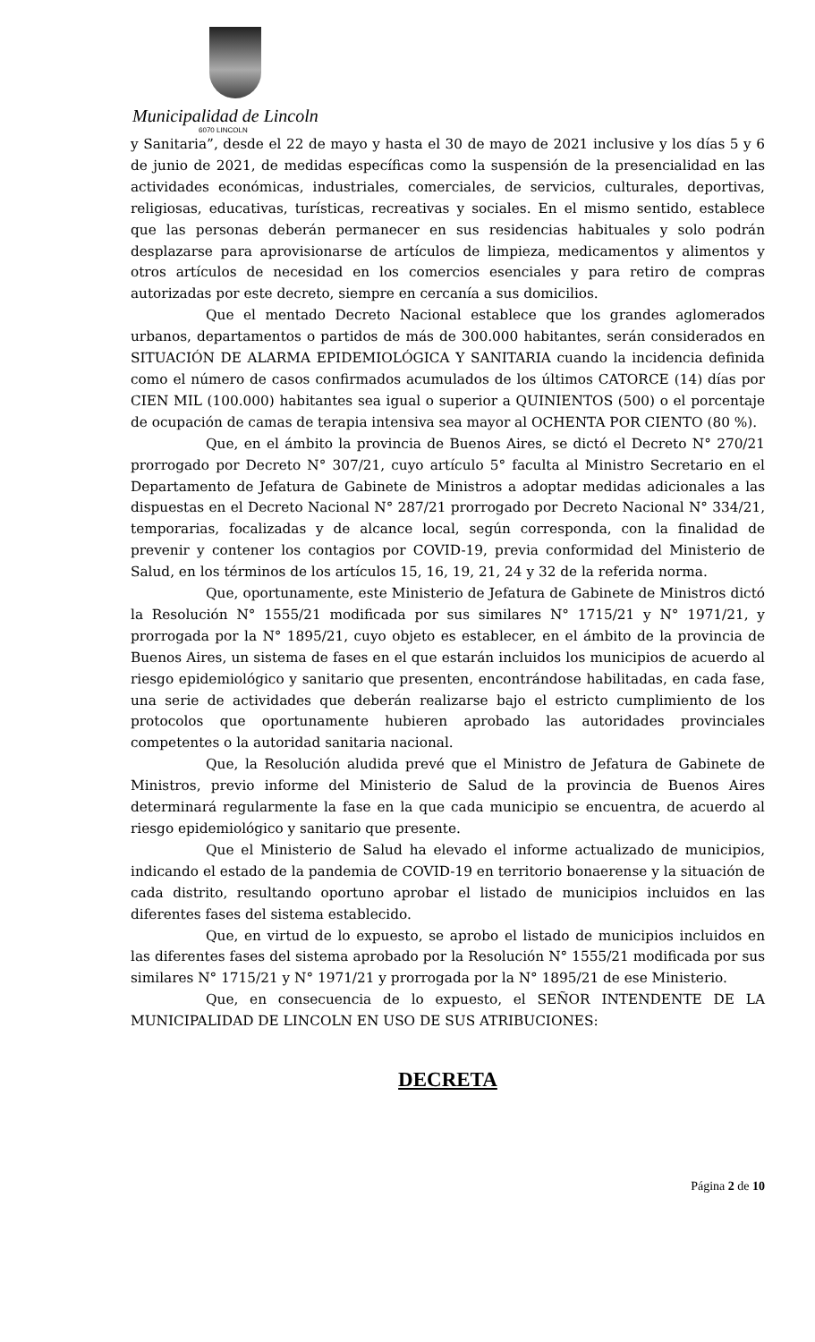Municipalidad de Lincoln
6070 LINCOLN
y Sanitaria”, desde el 22 de mayo y hasta el 30 de mayo de 2021 inclusive y los días 5 y 6 de junio de 2021, de medidas específicas como la suspensión de la presencialidad en las actividades económicas, industriales, comerciales, de servicios, culturales, deportivas, religiosas, educativas, turísticas, recreativas y sociales. En el mismo sentido, establece que las personas deberán permanecer en sus residencias habituales y solo podrán desplazarse para aprovisionarse de artículos de limpieza, medicamentos y alimentos y otros artículos de necesidad en los comercios esenciales y para retiro de compras autorizadas por este decreto, siempre en cercanía a sus domicilios.
Que el mentado Decreto Nacional establece que los grandes aglomerados urbanos, departamentos o partidos de más de 300.000 habitantes, serán considerados en SITUACIÓN DE ALARMA EPIDEMIOLÓGICA Y SANITARIA cuando la incidencia definida como el número de casos confirmados acumulados de los últimos CATORCE (14) días por CIEN MIL (100.000) habitantes sea igual o superior a QUINIENTOS (500) o el porcentaje de ocupación de camas de terapia intensiva sea mayor al OCHENTA POR CIENTO (80 %).
Que, en el ámbito la provincia de Buenos Aires, se dictó el Decreto N° 270/21 prorrogado por Decreto N° 307/21, cuyo artículo 5° faculta al Ministro Secretario en el Departamento de Jefatura de Gabinete de Ministros a adoptar medidas adicionales a las dispuestas en el Decreto Nacional N° 287/21 prorrogado por Decreto Nacional N° 334/21, temporarias, focalizadas y de alcance local, según corresponda, con la finalidad de prevenir y contener los contagios por COVID-19, previa conformidad del Ministerio de Salud, en los términos de los artículos 15, 16, 19, 21, 24 y 32 de la referida norma.
Que, oportunamente, este Ministerio de Jefatura de Gabinete de Ministros dictó la Resolución N° 1555/21 modificada por sus similares N° 1715/21 y N° 1971/21, y prorrogada por la N° 1895/21, cuyo objeto es establecer, en el ámbito de la provincia de Buenos Aires, un sistema de fases en el que estarán incluidos los municipios de acuerdo al riesgo epidemiológico y sanitario que presenten, encontrándose habilitadas, en cada fase, una serie de actividades que deberán realizarse bajo el estricto cumplimiento de los protocolos que oportunamente hubieren aprobado las autoridades provinciales competentes o la autoridad sanitaria nacional.
Que, la Resolución aludida prevé que el Ministro de Jefatura de Gabinete de Ministros, previo informe del Ministerio de Salud de la provincia de Buenos Aires determinará regularmente la fase en la que cada municipio se encuentra, de acuerdo al riesgo epidemiológico y sanitario que presente.
Que el Ministerio de Salud ha elevado el informe actualizado de municipios, indicando el estado de la pandemia de COVID-19 en territorio bonaerense y la situación de cada distrito, resultando oportuno aprobar el listado de municipios incluidos en las diferentes fases del sistema establecido.
Que, en virtud de lo expuesto, se aprobo el listado de municipios incluidos en las diferentes fases del sistema aprobado por la Resolución N° 1555/21 modificada por sus similares N° 1715/21 y N° 1971/21 y prorrogada por la N° 1895/21 de ese Ministerio.
Que, en consecuencia de lo expuesto, el SEÑOR INTENDENTE DE LA MUNICIPALIDAD DE LINCOLN EN USO DE SUS ATRIBUCIONES:
DECRETA
Página 2 de 10